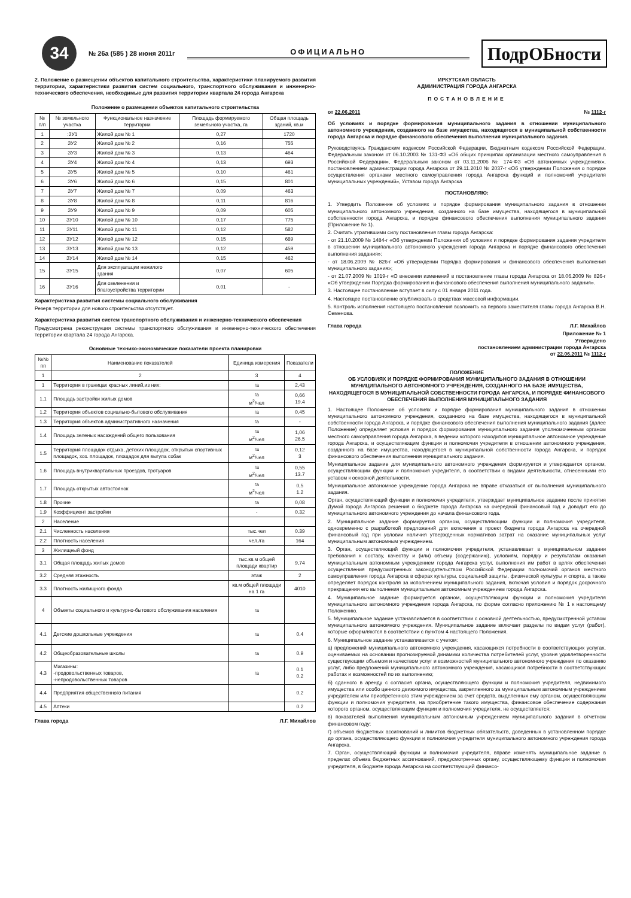34
№ 26а (585 ) 28 июня 2011г
ОФИЦИАЛЬНО
ПодрОБности
2. Положение о размещении объектов капитального строительства, характеристики планируемого развития территории, характеристики развития систем социального, транспортного обслуживания и инженерно-технического обеспечения, необходимые для развития территории квартала 24 города Ангарска
Положение о размещении объектов капитального строительства
| № п/п | № земельного участка | Функциональное назначение территории | Площадь формируемого земельного участка, га | Общая площадь зданий, кв.м |
| --- | --- | --- | --- | --- |
| 1 | :ЗУ1 | Жилой дом № 1 | 0,27 | 1720 |
| 2 | ЗУ2 | Жилой дом № 2 | 0,16 | 755 |
| 3 | ЗУ3 | Жилой дом № 3 | 0,13 | 464 |
| 4 | ЗУ4 | Жилой дом № 4 | 0,13 | 693 |
| 5 | ЗУ5 | Жилой дом № 5 | 0,10 | 461 |
| 6 | ЗУ6 | Жилой дом № 6 | 0,15 | 801 |
| 7 | ЗУ7 | Жилой дом № 7 | 0,09 | 463 |
| 8 | ЗУ8 | Жилой дом № 8 | 0,11 | 816 |
| 9 | ЗУ9 | Жилой дом № 9 | 0,09 | 605 |
| 10 | ЗУ10 | Жилой дом № 10 | 0,17 | 775 |
| 11 | ЗУ11 | Жилой дом № 11 | 0,12 | 582 |
| 12 | ЗУ12 | Жилой дом № 12 | 0,15 | 689 |
| 13 | ЗУ13 | Жилой дом № 13 | 0,12 | 459 |
| 14 | ЗУ14 | Жилой дом № 14 | 0,15 | 462 |
| 15 | ЗУ15 | Для эксплуатации нежилого здания | 0,07 | 605 |
| 16 | ЗУ16 | Для озеленения и благоустройства территории | 0,01 | - |
Характеристика развития системы социального обслуживания
Резерв территории для нового строительства отсутствует.
Характеристика развития систем транспортного обслуживания и инженерно-технического обеспечения
Предусмотрена реконструкция системы транспортного обслуживания и инженерно-технического обеспечения территории квартала 24 города Ангарска.
Основные технико-экономические показатели проекта планировки
| №№ пп | Наименование показателей | Единица измерения | Показатели |
| --- | --- | --- | --- |
| 1 | 2 | 3 | 4 |
| 1 | Территория в границах красных линий,из них: | га | 2,43 |
| 1.1 | Площадь застройки жилых домов | га м<sup>2</sup>/чел | 0,66 19,4 |
| 1.2 | Территория объектов социально-бытового обслуживания | га | 0,45 |
| 1.3 | Территория объектов административного назначения | га | - |
| 1.4 | Площадь зеленых насаждений общего пользования | га м<sup>2</sup>/чел | 1,06 26.5 |
| 1.5 | Территория площадок отдыха, детских площадок, открытых спортивных площадок, хоз. площадок, площадок для выгула собак | га м<sup>2</sup>/чел | 0,12 3 |
| 1.6 | Площадь внутриквартальных проездов, тротуаров | га м<sup>2</sup>/чел | 0,55 13.7 |
| 1.7 | Площадь открытых автостоянок | га м<sup>2</sup>/чел | 0,5 1.2 |
| 1.8 | Прочие | га | 0,08 |
| 1.9 | Коэффициент застройки | - | 0.32 |
| 2 | Население | | |
| 2.1 | Численность населения | тыс.чел | 0.39 |
| 2.2 | Плотность населения | чел./га | 164 |
| 3 | Жилищный фонд | | |
| 3.1 | Общая площадь жилых домов | тыс.кв.м общей площади квартир | 9,74 |
| 3.2 | Средняя этажность | этаж | 2 |
| 3.3 | Плотность жилищного фонда | кв.м общей площади на 1 га | 4010 |
| 4 | Объекты социального и культурно-бытового обслуживания населения | га | |
| 4.1 | Детские дошкольные учреждения | га | 0.4 |
| 4.2 | Общеобразовательные школы | га | 0.9 |
| 4.3 | Магазины: -продовольственных товаров, -непродовольственных товаров | га | 0.1 0.2 |
| 4.4 | Предприятия общественного питания | | 0.2 |
| 4.5 | Аптеки | | 0.2 |
Глава города Л.Г. Михайлов
ИРКУТСКАЯ ОБЛАСТЬ
АДМИНИСТРАЦИЯ ГОРОДА АНГАРСКА
ПОСТАНОВЛЕНИЕ
от 22.06.2011 № 1112-г
Об условиях и порядке формирования муниципального задания в отношении муниципального автономного учреждения, созданного на базе имущества, находящегося в муниципальной собственности города Ангарска и порядке финансового обеспечения выполнения муниципального задания.
Руководствуясь Гражданским кодексом Российской Федерации, Бюджетным кодексом Российской Федерации, Федеральным законом от 06.10.2003 № 131-ФЗ «Об общих принципах организации местного самоуправления в Российской Федерации», Федеральным законом от 03.11.2006 № 174-ФЗ «Об автономных учреждениях», постановлением администрации города Ангарска от 29.11.2010 № 2037-г «Об утверждении Положения о порядке осуществления органами местного самоуправления города Ангарска функций и полномочий учредителя муниципальных учреждений», Уставом города Ангарска
ПОСТАНОВЛЯЮ:
1. Утвердить Положение об условиях и порядке формирования муниципального задания в отношении муниципального автономного учреждения, созданного на базе имущества, находящегося в муниципальной собственности города Ангарска, и порядке финансового обеспечения выполнения муниципального задания (Приложение № 1).
2. Считать утратившими силу постановления главы города Ангарска:
- от 21.10.2009 № 1484-г «Об утверждении Положения об условиях и порядке формирования задания учредителя в отношении муниципального автономного учреждения города Ангарска и порядке финансового обеспечения выполнения задания»;
- от 18.06.2009 № 826-г «Об утверждении Порядка формирования и финансового обеспечения выполнения муниципального задания»;
- от 21.07.2009 № 1019-г «О внесении изменений в постановление главы города Ангарска от 18.06.2009 № 826-г «Об утверждении Порядка формирования и финансового обеспечения выполнения муниципального задания».
3. Настоящее постановление вступает в силу с 01 января 2011 года.
4. Настоящее постановление опубликовать в средствах массовой информации.
5. Контроль исполнения настоящего постановления возложить на первого заместителя главы города Ангарска В.Н. Семенова.
Глава города Л.Г. Михайлов
Приложение № 1
Утверждено
постановлением администрации города Ангарска
от 22.06.2011 № 1112-г
ПОЛОЖЕНИЕ
ОБ УСЛОВИЯХ И ПОРЯДКЕ ФОРМИРОВАНИЯ МУНИЦИПАЛЬНОГО ЗАДАНИЯ В ОТНОШЕНИИ МУНИЦИПАЛЬНОГО АВТОНОМНОГО УЧРЕЖДЕНИЯ, СОЗДАННОГО НА БАЗЕ ИМУЩЕСТВА, НАХОДЯЩЕГОСЯ В МУНИЦИПАЛЬНОЙ СОБСТВЕННОСТИ ГОРОДА АНГАРСКА, И ПОРЯДКЕ ФИНАНСОВОГО ОБЕСПЕЧЕНИЯ ВЫПОЛНЕНИЯ МУНИЦИПАЛЬНОГО ЗАДАНИЯ
1. Настоящее Положение об условиях и порядке формирования муниципального задания в отношении муниципального автономного учреждения, созданного на базе имущества, находящегося в муниципальной собственности города Ангарска, и порядке финансового обеспечения выполнения муниципального задания (далее Положение) определяет условия и порядок формирования муниципального задания уполномоченным органом местного самоуправления города Ангарска, в ведении которого находится муниципальное автономное учреждение города Ангарска, и осуществляющим функции и полномочия учредителя в отношении автономного учреждения, созданного на базе имущества, находящегося в муниципальной собственности города Ангарска, и порядок финансового обеспечения выполнения муниципального задания.
Муниципальное задание для муниципального автономного учреждения формируется и утверждается органом, осуществляющим функции и полномочия учредителя, в соответствии с видами деятельности, отнесенными его уставом к основной деятельности.
Муниципальное автономное учреждение города Ангарска не вправе отказаться от выполнения муниципального задания.
Орган, осуществляющий функции и полномочия учредителя, утверждает муниципальное задание после принятия Думой города Ангарска решения о бюджете города Ангарска на очередной финансовый год и доводит его до муниципального автономного учреждения до начала финансового года.
2. Муниципальное задание формируется органом, осуществляющим функции и полномочия учредителя, одновременно с разработкой предложений для включения в проект бюджета города Ангарска на очередной финансовый год при условии наличия утвержденных нормативов затрат на оказание муниципальных услуг муниципальным автономным учреждением.
3. Орган, осуществляющий функции и полномочия учредителя, устанавливает в муниципальном задании требования к составу, качеству и (или) объему (содержанию), условиям, порядку и результатам оказания муниципальным автономным учреждением города Ангарска услуг, выполнения им работ в целях обеспечения осуществления предусмотренных законодательством Российской Федерации полномочий органов местного самоуправления города Ангарска в сферах культуры, социальной защиты, физической культуры и спорта, а также определяет порядок контроля за исполнением муниципального задания, включая условия и порядок досрочного прекращения его выполнения муниципальным автономным учреждением города Ангарска.
4. Муниципальное задание формируется органом, осуществляющим функции и полномочия учредителя муниципального автономного учреждения города Ангарска, по форме согласно приложению № 1 к настоящему Положению.
5. Муниципальное задание устанавливается в соответствии с основной деятельностью, предусмотренной уставом муниципального автономного учреждения. Муниципальное задание включает разделы по видам услуг (работ), которые оформляются в соответствии с пунктом 4 настоящего Положения.
6. Муниципальное задание устанавливается с учетом:
а) предложений муниципального автономного учреждения, касающихся потребности в соответствующих услугах, оцениваемых на основании прогнозируемой динамики количества потребителей услуг, уровня удовлетворенности существующим объемом и качеством услуг и возможностей муниципального автономного учреждения по оказанию услуг, либо предложений муниципального автономного учреждения, касающихся потребности в соответствующих работах и возможностей по их выполнению;
б) сданного в аренду с согласия органа, осуществляющего функции и полномочия учредителя, недвижимого имущества или особо ценного движимого имущества, закрепленного за муниципальным автономным учреждением учредителем или приобретенного этим учреждением за счет средств, выделенных ему органом, осуществляющим функции и полномочия учредителя, на приобретение такого имущества, финансовое обеспечение содержания которого органом, осуществляющим функции и полномочия учредителя, не осуществляется;
в) показателей выполнения муниципальным автономным учреждением муниципального задания в отчетном финансовом году;
г) объемов бюджетных ассигнований и лимитов бюджетных обязательств, доведенных в установленном порядке до органа, осуществляющего функции и полномочия учредителя муниципального автономного учреждения города Ангарска.
7. Орган, осуществляющий функции и полномочия учредителя, вправе изменять муниципальное задание в пределах объема бюджетных ассигнований, предусмотренных органу, осуществляющему функции и полномочия учредителя, в бюджете города Ангарска на соответствующий финансо-